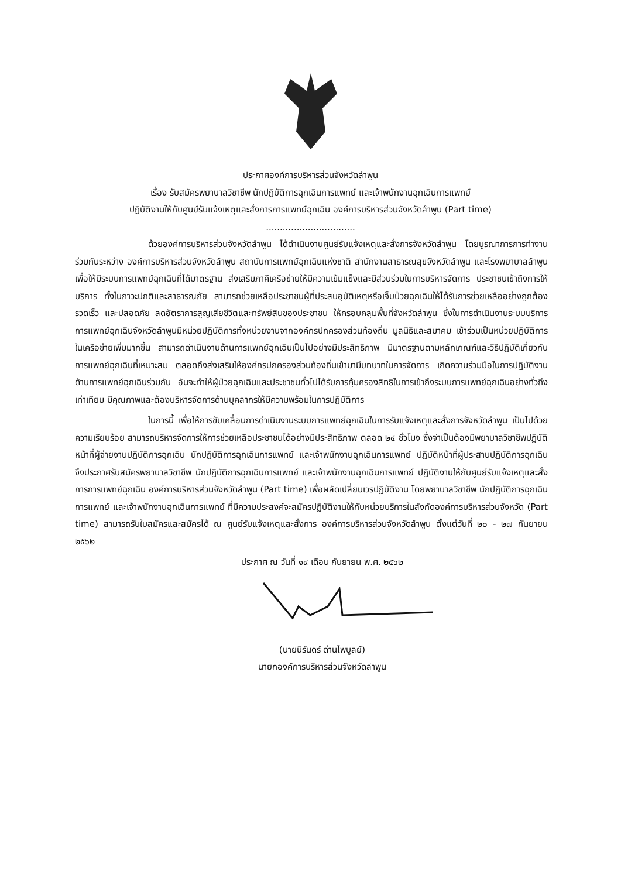ประกาศองค์การบริหารส่วนจังหวัดลำพูน
เรื่อง รับสมัครพยาบาลวิชาชีพ นักปฏิบัติการฉุกเฉินการแพทย์ และเจ้าพนักงานฉุกเฉินการแพทย์
ปฏิบัติงานให้กับศูนย์รับแจ้งเหตุและสั่งการการแพทย์ฉุกเฉิน องค์การบริหารส่วนจังหวัดลำพูน (Part time)
................................
ด้วยองค์การบริหารส่วนจังหวัดลำพูน ได้ดำเนินงานศูนย์รับแจ้งเหตุและสั่งการจังหวัดลำพูน โดยบูรณาการการทำงานร่วมกันระหว่าง องค์การบริหารส่วนจังหวัดลำพูน สถาบันการแพทย์ฉุกเฉินแห่งชาติ สำนักงานสาธารณสุขจังหวัดลำพูน และโรงพยาบาลลำพูน เพื่อให้มีระบบการแพทย์ฉุกเฉินที่ได้มาตรฐาน ส่งเสริมภาคีเครือข่ายให้มีความเข้มแข็งและมีส่วนร่วมในการบริหารจัดการ ประชาชนเข้าถึงการให้บริการ ทั้งในภาวะปกติและสาธารณภัย สามารถช่วยเหลือประชาชนผู้ที่ประสบอุบัติเหตุหรือเจ็บป่วยฉุกเฉินให้ได้รับการช่วยเหลืออย่างถูกต้อง รวดเร็ว และปลอดภัย ลดอัตราการสูญเสียชีวิตและทรัพย์สินของประชาชน ให้ครอบคลุมพื้นที่จังหวัดลำพูน ซึ่งในการดำเนินงานระบบบริการการแพทย์ฉุกเฉินจังหวัดลำพูนมีหน่วยปฏิบัติการทั้งหน่วยงานจากองค์กรปกครองส่วนท้องถิ่น มูลนิธิและสมาคม เข้าร่วมเป็นหน่วยปฏิบัติการในเครือข่ายเพิ่มมากขึ้น สามารถดำเนินงานด้านการแพทย์ฉุกเฉินเป็นไปอย่างมีประสิทธิภาพ มีมาตรฐานตามหลักเกณฑ์และวิธีปฏิบัติเกี่ยวกับการแพทย์ฉุกเฉินที่เหมาะสม ตลอดถึงส่งเสริมให้องค์กรปกครองส่วนท้องถิ่นเข้ามามีบทบาทในการจัดการ เกิดความร่วมมือในการปฏิบัติงานด้านการแพทย์ฉุกเฉินร่วมกัน อันจะทำให้ผู้ป่วยฉุกเฉินและประชาชนทั่วไปได้รับการคุ้มครองสิทธิในการเข้าถึงระบบการแพทย์ฉุกเฉินอย่างทั่วถึง เท่าเทียม มีคุณภาพและต้องบริหารจัดการด้านบุคลากรให้มีความพร้อมในการปฏิบัติการ
ในการนี้ เพื่อให้การขับเคลื่อนการดำเนินงานระบบการแพทย์ฉุกเฉินในการรับแจ้งเหตุและสั่งการจังหวัดลำพูน เป็นไปด้วยความเรียบร้อย สามารถบริหารจัดการให้การช่วยเหลือประชาชนได้อย่างมีประสิทธิภาพ ตลอด ๒๔ ชั่วโมง ซึ่งจำเป็นต้องมีพยาบาลวิชาชีพปฏิบัติหน้าที่ผู้จ่ายงานปฏิบัติการฉุกเฉิน นักปฏิบัติการฉุกเฉินการแพทย์ และเจ้าพนักงานฉุกเฉินการแพทย์ ปฏิบัติหน้าที่ผู้ประสานปฏิบัติการฉุกเฉิน จึงประกาศรับสมัครพยาบาลวิชาชีพ นักปฏิบัติการฉุกเฉินการแพทย์ และเจ้าพนักงานฉุกเฉินการแพทย์ ปฏิบัติงานให้กับศูนย์รับแจ้งเหตุและสั่งการการแพทย์ฉุกเฉิน องค์การบริหารส่วนจังหวัดลำพูน (Part time) เพื่อผลัดเปลี่ยนเวรปฏิบัติงาน โดยพยาบาลวิชาชีพ นักปฏิบัติการฉุกเฉินการแพทย์ และเจ้าพนักงานฉุกเฉินการแพทย์ ที่มีความประสงค์จะสมัครปฏิบัติงานให้กับหน่วยบริการในสังกัดองค์การบริหารส่วนจังหวัด (Part time) สามารถรับใบสมัครและสมัครได้ ณ ศูนย์รับแจ้งเหตุและสั่งการ องค์การบริหารส่วนจังหวัดลำพูน ตั้งแต่วันที่ ๒๐ - ๒๗ กันยายน ๒๕๖๒
ประกาศ ณ วันที่ ๑๙ เดือน กันยายน พ.ศ. ๒๕๖๒
(นายนิรันดร์ ด่านไพบูลย์)
นายกองค์การบริหารส่วนจังหวัดลำพูน